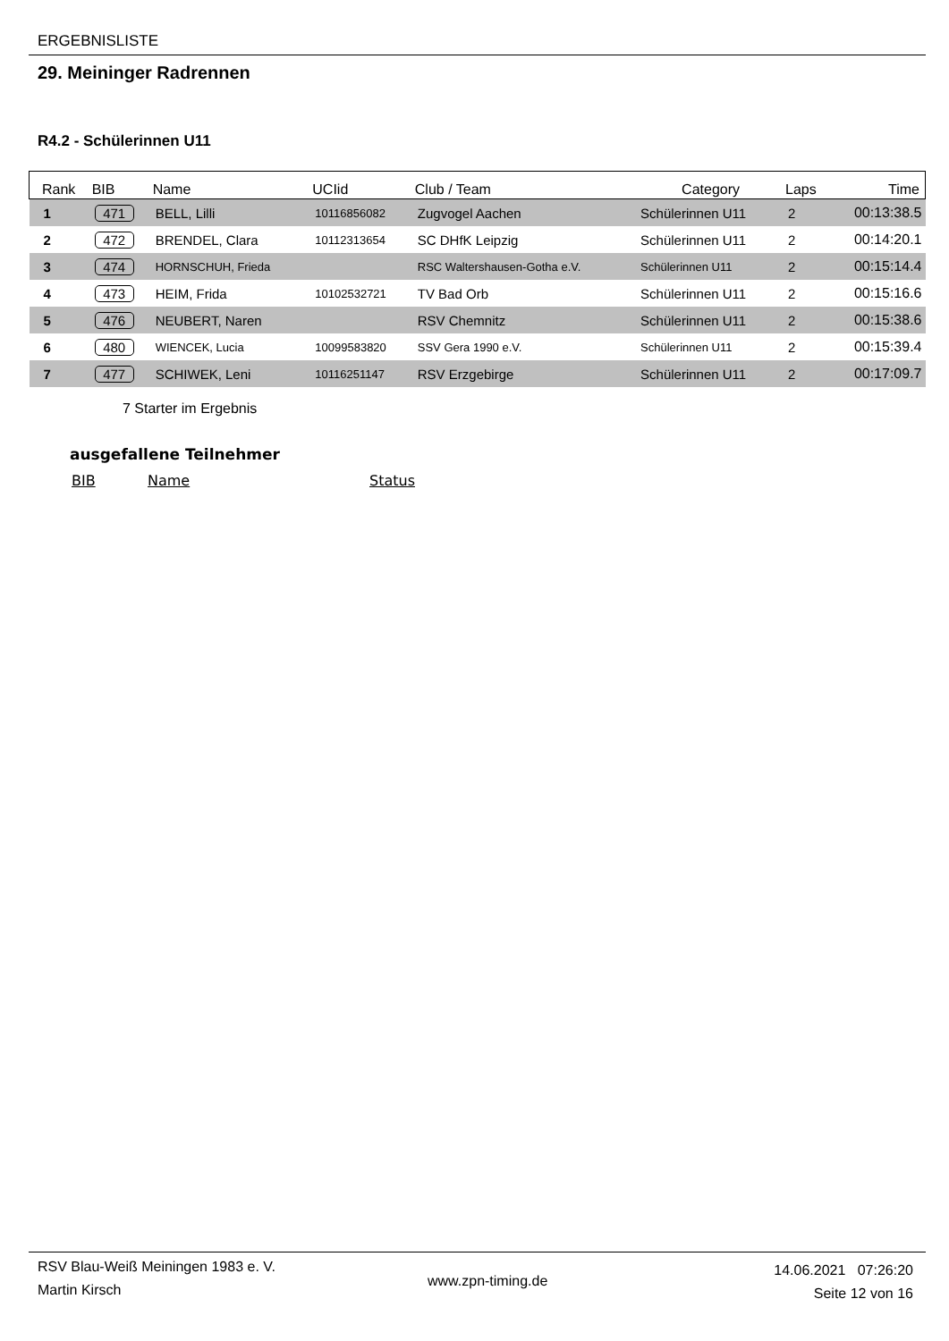ERGEBNISLISTE
29. Meininger Radrennen
R4.2 - Schülerinnen U11
| Rank | BIB | Name | UCIid | Club / Team | Category | Laps | Time |
| --- | --- | --- | --- | --- | --- | --- | --- |
| 1 | 471 | BELL, Lilli | 10116856082 | Zugvogel Aachen | Schülerinnen U11 | 2 | 00:13:38.5 |
| 2 | 472 | BRENDEL, Clara | 10112313654 | SC DHfK Leipzig | Schülerinnen U11 | 2 | 00:14:20.1 |
| 3 | 474 | HORNSCHUH, Frieda | | RSC Waltershausen-Gotha e.V. | Schülerinnen U11 | 2 | 00:15:14.4 |
| 4 | 473 | HEIM, Frida | 10102532721 | TV Bad Orb | Schülerinnen U11 | 2 | 00:15:16.6 |
| 5 | 476 | NEUBERT, Naren | | RSV Chemnitz | Schülerinnen U11 | 2 | 00:15:38.6 |
| 6 | 480 | WIENCEK, Lucia | 10099583820 | SSV Gera 1990 e.V. | Schülerinnen U11 | 2 | 00:15:39.4 |
| 7 | 477 | SCHIWEK, Leni | 10116251147 | RSV Erzgebirge | Schülerinnen U11 | 2 | 00:17:09.7 |
7 Starter im Ergebnis
ausgefallene Teilnehmer
BIB Name Status
RSV Blau-Weiß Meiningen 1983 e. V.
Martin Kirsch
www.zpn-timing.de
14.06.2021 07:26:20
Seite 12 von 16